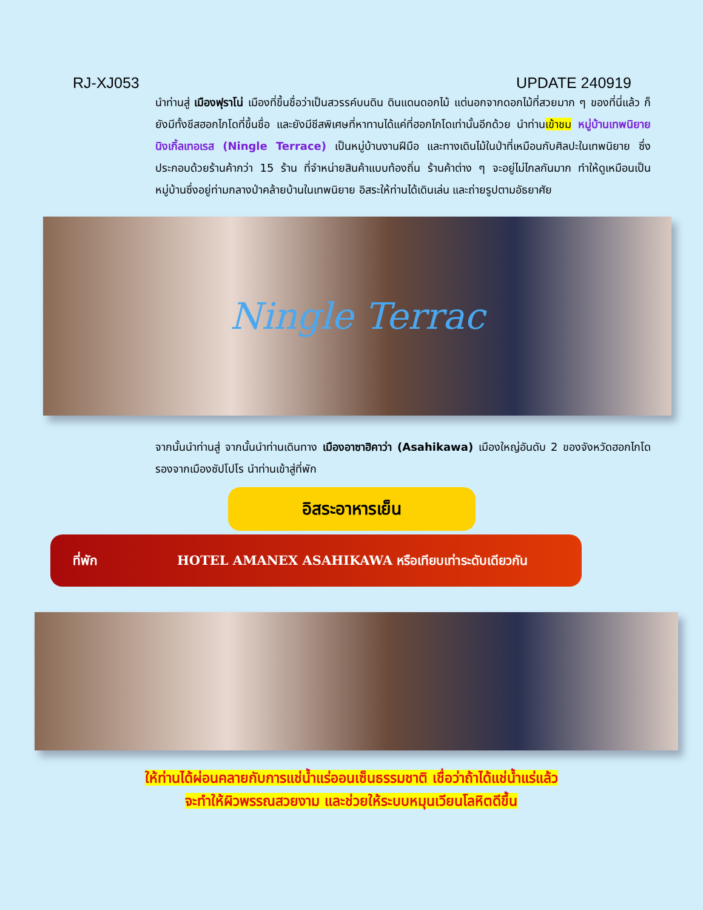RJ-XJ053 UPDATE 240919
นำท่านสู่ เมืองฟุราโน่ เมืองที่ขึ้นชื่อว่าเป็นสวรรค์บนดิน ดินแดนดอกไม้ แต่นอกจากดอกไม้ที่สวยมาก ๆ ของที่นี่แล้ว ก็ยังมีทั้งชีสฮอกไกโดที่ขึ้นชื่อ และยังมีชีสพิเศษที่หาทานได้แค่ที่ฮอกไกโดเท่านั้นอีกด้วย นำท่านเข้าชม หมู่บ้านเทพนิยายนิงเกิ้ลเทอเรส (Ningle Terrace) เป็นหมู่บ้านงานฝีมือ และทางเดินไม้ในป่าที่เหมือนกับศิลปะในเทพนิยาย ซึ่งประกอบด้วยร้านค้ากว่า 15 ร้าน ที่จำหน่ายสินค้าแบบท้องถิ่น ร้านค้าต่าง ๆ จะอยู่ไม่ไกลกันมาก ทำให้ดูเหมือนเป็นหมู่บ้านซึ่งอยู่ท่ามกลางป่าคล้ายบ้านในเทพนิยาย อิสระให้ท่านได้เดินเล่น และถ่ายรูปตามอัธยาศัย
Ningle Terrac
จากนั้นนำท่านสู่ จากนั้นนำท่านเดินทาง เมืองอาซาฮิคาว่า (Asahikawa) เมืองใหญ่อันดับ 2 ของจังหวัดฮอกไกโด รองจากเมืองซัปโปโร นำท่านเข้าสู่ที่พัก
อิสระอาหารเย็น
ที่พัก HOTEL AMANEX ASAHIKAWA หรือเทียบเท่าระดับเดียวกัน
ให้ท่านได้ผ่อนคลายกับการแช่น้ำแร่ออนเซ็นธรรมชาติ เชื่อว่าถ้าได้แช่น้ำแร่แล้ว
จะทำให้ผิวพรรณสวยงาม และช่วยให้ระบบหมุนเวียนโลหิตดีขึ้น